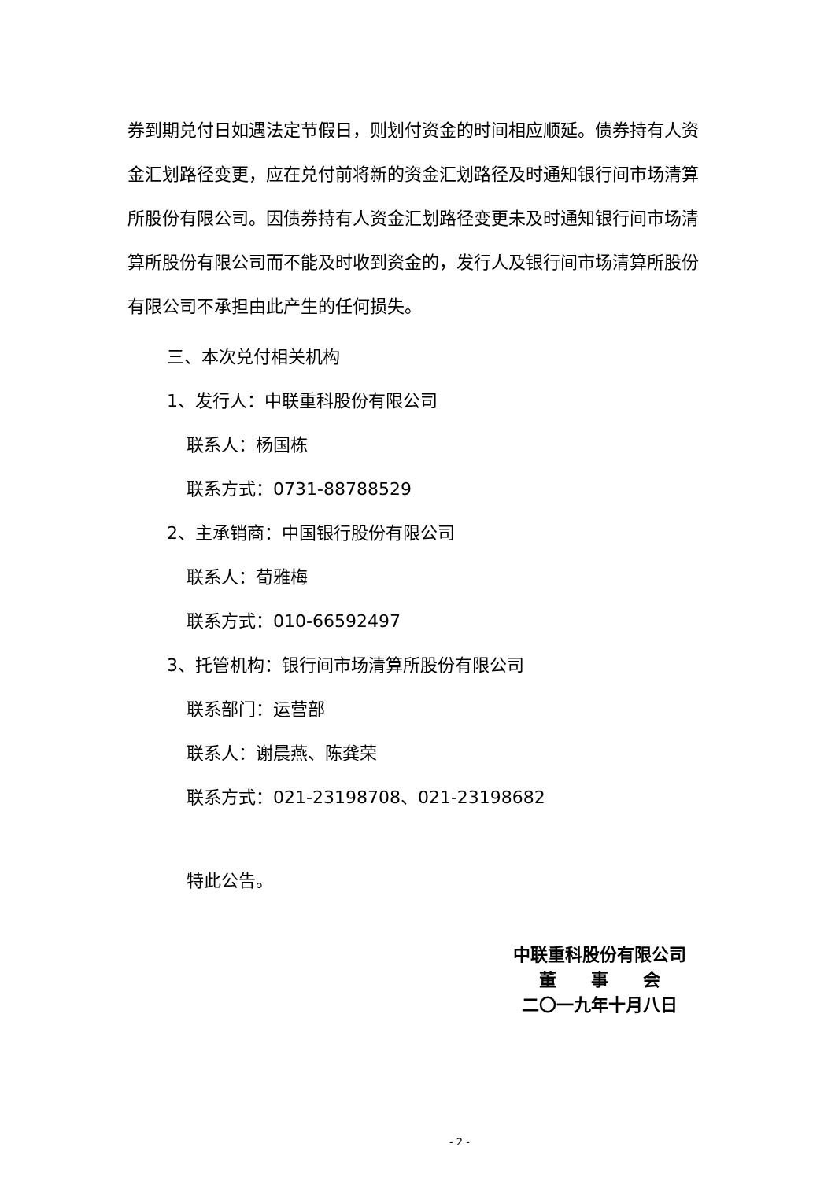券到期兑付日如遇法定节假日，则划付资金的时间相应顺延。债券持有人资金汇划路径变更，应在兑付前将新的资金汇划路径及时通知银行间市场清算所股份有限公司。因债券持有人资金汇划路径变更未及时通知银行间市场清算所股份有限公司而不能及时收到资金的，发行人及银行间市场清算所股份有限公司不承担由此产生的任何损失。
三、本次兑付相关机构
1、发行人：中联重科股份有限公司
联系人：杨国栋
联系方式：0731-88788529
2、主承销商：中国银行股份有限公司
联系人：荀雅梅
联系方式：010-66592497
3、托管机构：银行间市场清算所股份有限公司
联系部门：运营部
联系人：谢晨燕、陈龚荣
联系方式：021-23198708、021-23198682
特此公告。
中联重科股份有限公司
董　　事　　会
二〇一九年十月八日
- 2 -